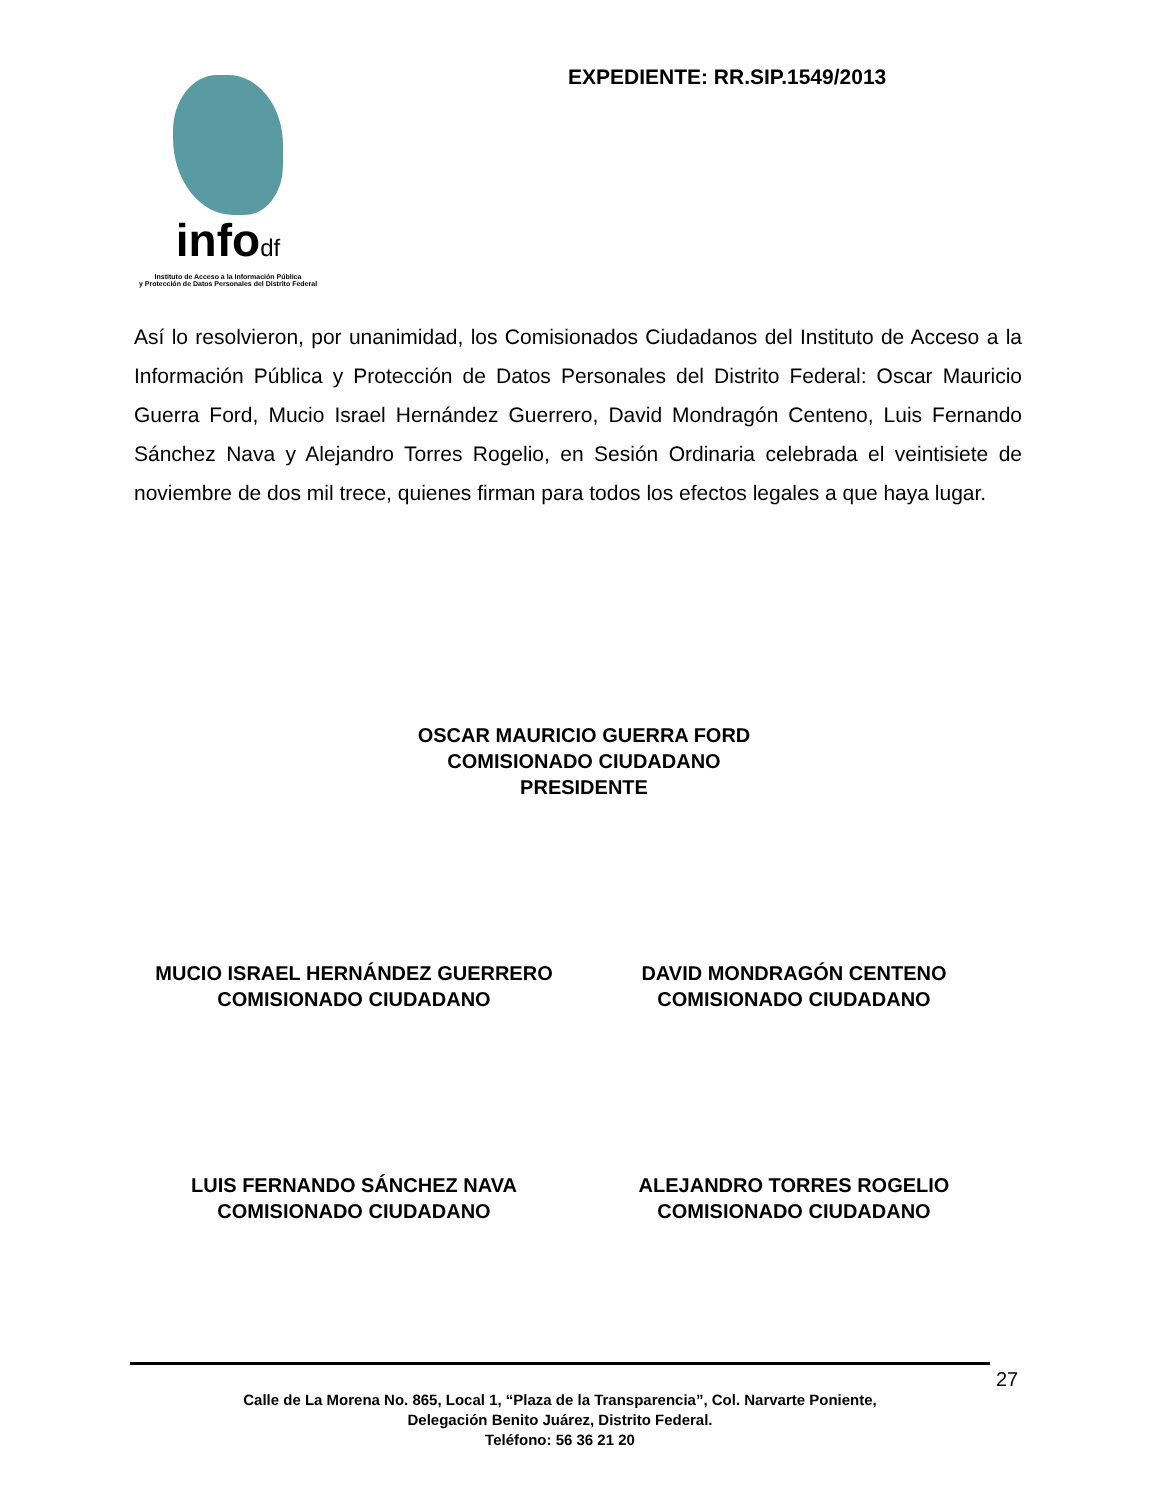infodf
Instituto de Acceso a la Información Pública
y Protección de Datos Personales del Distrito Federal
EXPEDIENTE: RR.SIP.1549/2013
Así lo resolvieron, por unanimidad, los Comisionados Ciudadanos del Instituto de Acceso a la Información Pública y Protección de Datos Personales del Distrito Federal: Oscar Mauricio Guerra Ford, Mucio Israel Hernández Guerrero, David Mondragón Centeno, Luis Fernando Sánchez Nava y Alejandro Torres Rogelio, en Sesión Ordinaria celebrada el veintisiete de noviembre de dos mil trece, quienes firman para todos los efectos legales a que haya lugar.
OSCAR MAURICIO GUERRA FORD
COMISIONADO CIUDADANO
PRESIDENTE
MUCIO ISRAEL HERNÁNDEZ GUERRERO
COMISIONADO CIUDADANO
DAVID MONDRAGÓN CENTENO
COMISIONADO CIUDADANO
LUIS FERNANDO SÁNCHEZ NAVA
COMISIONADO CIUDADANO
ALEJANDRO TORRES ROGELIO
COMISIONADO CIUDADANO
27
Calle de La Morena No. 865, Local 1, “Plaza de la Transparencia”, Col. Narvarte Poniente,
Delegación Benito Juárez, Distrito Federal.
Teléfono: 56 36 21 20